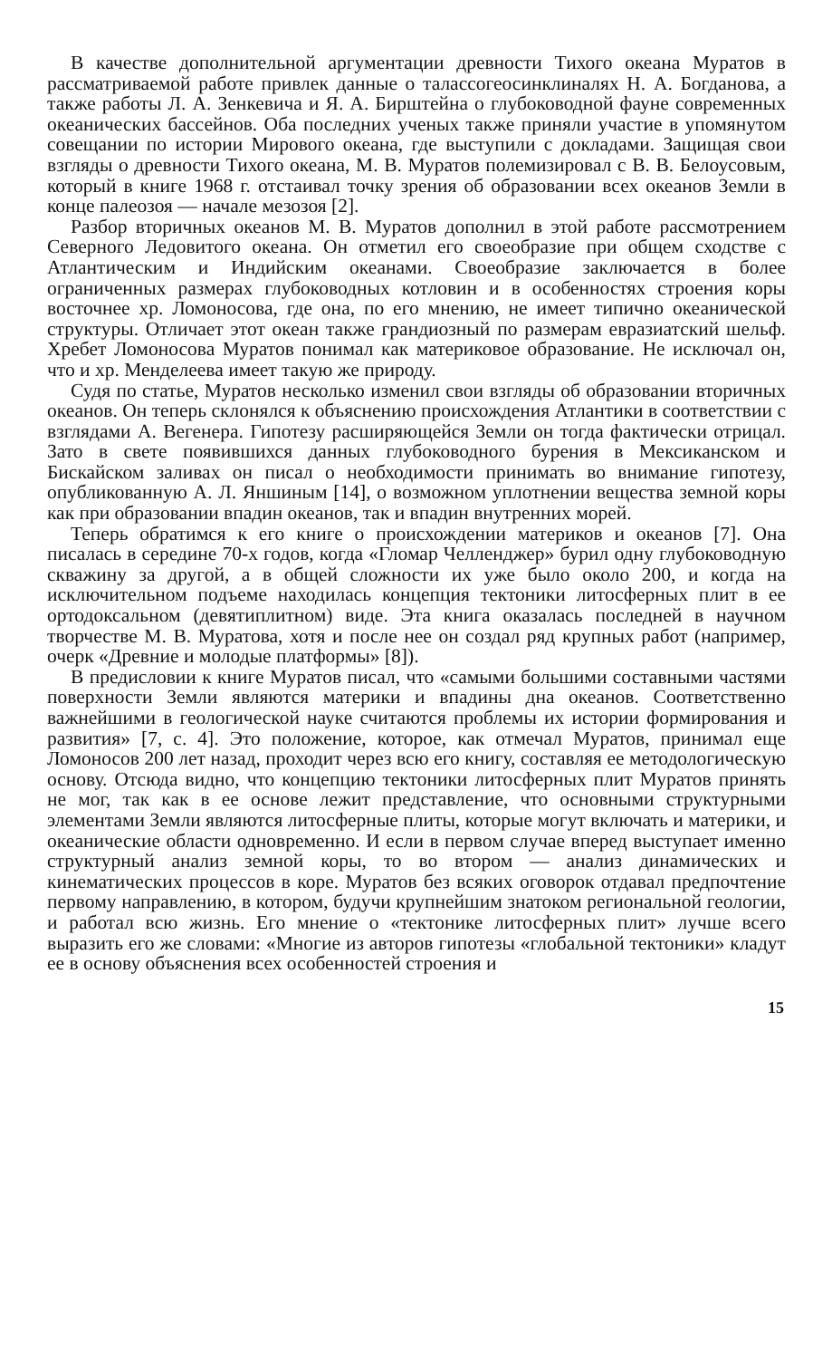В качестве дополнительной аргументации древности Тихого океана Муратов в рассматриваемой работе привлек данные о талассогеосинклиналях Н. А. Богданова, а также работы Л. А. Зенкевича и Я. А. Бирштейна о глубоководной фауне современных океанических бассейнов. Оба последних ученых также приняли участие в упомянутом совещании по истории Мирового океана, где выступили с докладами. Защищая свои взгляды о древности Тихого океана, М. В. Муратов полемизировал с В. В. Белоусовым, который в книге 1968 г. отстаивал точку зрения об образовании всех океанов Земли в конце палеозоя — начале мезозоя [2].
Разбор вторичных океанов М. В. Муратов дополнил в этой работе рассмотрением Северного Ледовитого океана. Он отметил его своеобразие при общем сходстве с Атлантическим и Индийским океанами. Своеобразие заключается в более ограниченных размерах глубоководных котловин и в особенностях строения коры восточнее хр. Ломоносова, где она, по его мнению, не имеет типично океанической структуры. Отличает этот океан также грандиозный по размерам евразиатский шельф. Хребет Ломоносова Муратов понимал как материковое образование. Не исключал он, что и хр. Менделеева имеет такую же природу.
Судя по статье, Муратов несколько изменил свои взгляды об образовании вторичных океанов. Он теперь склонялся к объяснению происхождения Атлантики в соответствии с взглядами А. Вегенера. Гипотезу расширяющейся Земли он тогда фактически отрицал. Зато в свете появившихся данных глубоководного бурения в Мексиканском и Бискайском заливах он писал о необходимости принимать во внимание гипотезу, опубликованную А. Л. Яншиным [14], о возможном уплотнении вещества земной коры как при образовании впадин океанов, так и впадин внутренних морей.
Теперь обратимся к его книге о происхождении материков и океанов [7]. Она писалась в середине 70-х годов, когда «Гломар Челленджер» бурил одну глубоководную скважину за другой, а в общей сложности их уже было около 200, и когда на исключительном подъеме находилась концепция тектоники литосферных плит в ее ортодоксальном (девятиплитном) виде. Эта книга оказалась последней в научном творчестве М. В. Муратова, хотя и после нее он создал ряд крупных работ (например, очерк «Древние и молодые платформы» [8]).
В предисловии к книге Муратов писал, что «самыми большими составными частями поверхности Земли являются материки и впадины дна океанов. Соответственно важнейшими в геологической науке считаются проблемы их истории формирования и развития» [7, с. 4]. Это положение, которое, как отмечал Муратов, принимал еще Ломоносов 200 лет назад, проходит через всю его книгу, составляя ее методологическую основу. Отсюда видно, что концепцию тектоники литосферных плит Муратов принять не мог, так как в ее основе лежит представление, что основными структурными элементами Земли являются литосферные плиты, которые могут включать и материки, и океанические области одновременно. И если в первом случае вперед выступает именно структурный анализ земной коры, то во втором — анализ динамических и кинематических процессов в коре. Муратов без всяких оговорок отдавал предпочтение первому направлению, в котором, будучи крупнейшим знатоком региональной геологии, и работал всю жизнь. Его мнение о «тектонике литосферных плит» лучше всего выразить его же словами: «Многие из авторов гипотезы «глобальной тектоники» кладут ее в основу объяснения всех особенностей строения и
15